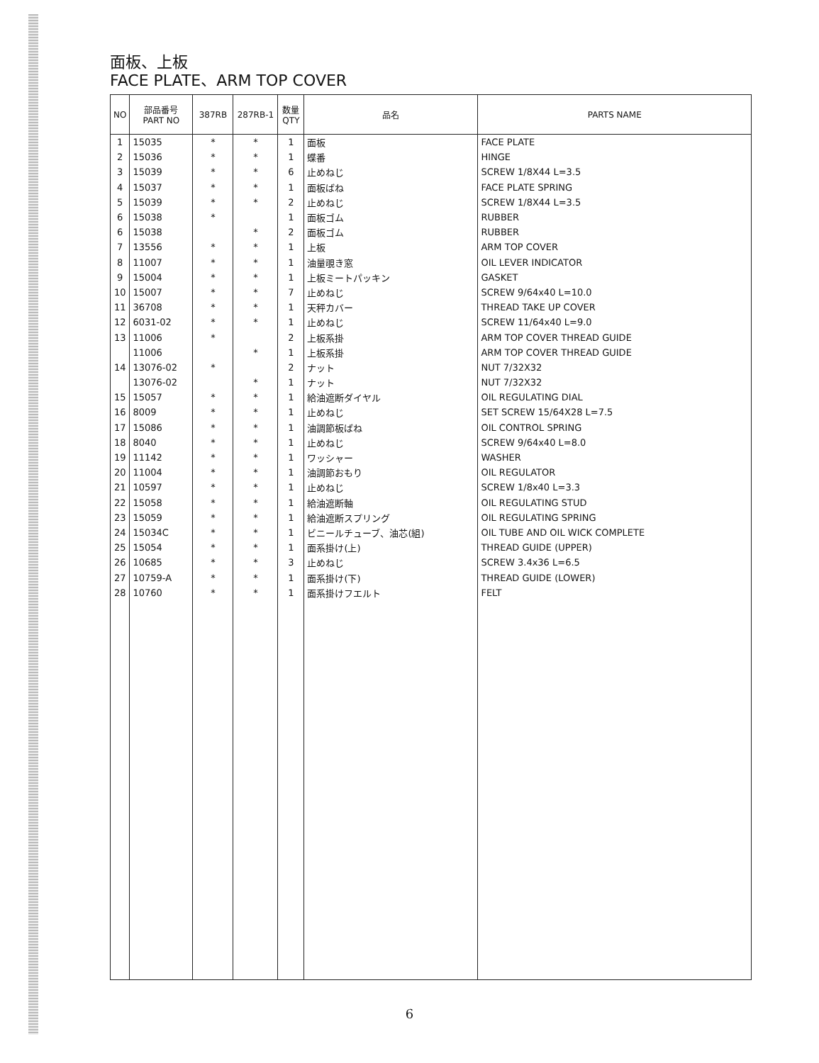面板、上板
FACE PLATE、ARM TOP COVER
| NO | 部品番号 PART NO | 387RB | 287RB-1 | 数量 QTY | 品名 | PARTS NAME |
| --- | --- | --- | --- | --- | --- | --- |
| 1 | 15035 | * | * | 1 | 面板 | FACE PLATE |
| 2 | 15036 | * | * | 1 | 蝶番 | HINGE |
| 3 | 15039 | * | * | 6 | 止めねじ | SCREW 1/8X44 L=3.5 |
| 4 | 15037 | * | * | 1 | 面板ばね | FACE PLATE SPRING |
| 5 | 15039 | * | * | 2 | 止めねじ | SCREW 1/8X44 L=3.5 |
| 6 | 15038 | * | | 1 | 面板ゴム | RUBBER |
| 6 | 15038 | | * | 2 | 面板ゴム | RUBBER |
| 7 | 13556 | * | * | 1 | 上板 | ARM TOP COVER |
| 8 | 11007 | * | * | 1 | 油量覗き窓 | OIL LEVER INDICATOR |
| 9 | 15004 | * | * | 1 | 上板ミートパッキン | GASKET |
| 10 | 15007 | * | * | 7 | 止めねじ | SCREW 9/64x40 L=10.0 |
| 11 | 36708 | * | * | 1 | 天秤カバー | THREAD TAKE UP COVER |
| 12 | 6031-02 | * | * | 1 | 止めねじ | SCREW 11/64x40 L=9.0 |
| 13 | 11006 | * | | 2 | 上板系掛 | ARM TOP COVER THREAD GUIDE |
| | 11006 | | * | 1 | 上板系掛 | ARM TOP COVER THREAD GUIDE |
| 14 | 13076-02 | * | | 2 | ナット | NUT 7/32X32 |
| | 13076-02 | | * | 1 | ナット | NUT 7/32X32 |
| 15 | 15057 | * | * | 1 | 給油遮断ダイヤル | OIL REGULATING DIAL |
| 16 | 8009 | * | * | 1 | 止めねじ | SET SCREW 15/64X28 L=7.5 |
| 17 | 15086 | * | * | 1 | 油調節板ばね | OIL CONTROL SPRING |
| 18 | 8040 | * | * | 1 | 止めねじ | SCREW 9/64x40 L=8.0 |
| 19 | 11142 | * | * | 1 | ワッシャー | WASHER |
| 20 | 11004 | * | * | 1 | 油調節おもり | OIL REGULATOR |
| 21 | 10597 | * | * | 1 | 止めねじ | SCREW 1/8x40 L=3.3 |
| 22 | 15058 | * | * | 1 | 給油遮断軸 | OIL REGULATING STUD |
| 23 | 15059 | * | * | 1 | 給油遮断スプリング | OIL REGULATING SPRING |
| 24 | 15034C | * | * | 1 | ビニールチューブ、油芯(組) | OIL TUBE AND OIL WICK COMPLETE |
| 25 | 15054 | * | * | 1 | 面系掛け(上) | THREAD GUIDE (UPPER) |
| 26 | 10685 | * | * | 3 | 止めねじ | SCREW 3.4x36 L=6.5 |
| 27 | 10759-A | * | * | 1 | 面系掛け(下) | THREAD GUIDE (LOWER) |
| 28 | 10760 | * | * | 1 | 面系掛けフエルト | FELT |
6